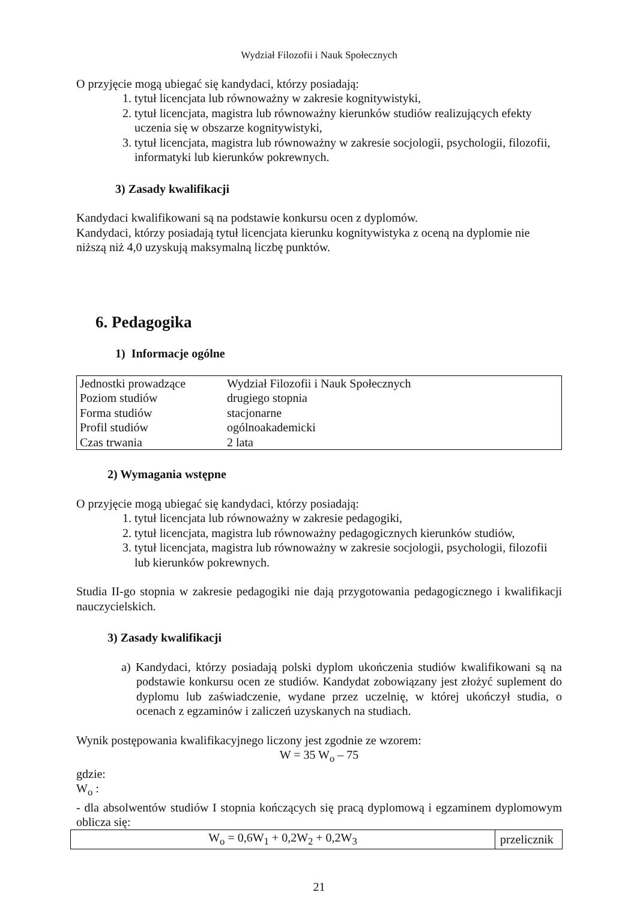Wydział Filozofii i Nauk Społecznych
O przyjęcie mogą ubiegać się kandydaci, którzy posiadają:
1. tytuł licencjata lub równoważny w zakresie kognitywistyki,
2. tytuł licencjata, magistra lub równoważny kierunków studiów realizujących efekty uczenia się w obszarze kognitywistyki,
3. tytuł licencjata, magistra lub równoważny w zakresie socjologii, psychologii, filozofii, informatyki lub kierunków pokrewnych.
3) Zasady kwalifikacji
Kandydaci kwalifikowani są na podstawie konkursu ocen z dyplomów.
Kandydaci, którzy posiadają tytuł licencjata kierunku kognitywistyka z oceną na dyplomie nie niższą niż 4,0 uzyskują maksymalną liczbę punktów.
6. Pedagogika
1) Informacje ogólne
| Jednostki prowadzące | Wydział Filozofii i Nauk Społecznych |
| Poziom studiów | drugiego stopnia |
| Forma studiów | stacjonarne |
| Profil studiów | ogólnoakademicki |
| Czas trwania | 2 lata |
2) Wymagania wstępne
O przyjęcie mogą ubiegać się kandydaci, którzy posiadają:
1. tytuł licencjata lub równoważny w zakresie pedagogiki,
2. tytuł licencjata, magistra lub równoważny pedagogicznych kierunków studiów,
3. tytuł licencjata, magistra lub równoważny w zakresie socjologii, psychologii, filozofii lub kierunków pokrewnych.
Studia II-go stopnia w zakresie pedagogiki nie dają przygotowania pedagogicznego i kwalifikacji nauczycielskich.
3) Zasady kwalifikacji
a) Kandydaci, którzy posiadają polski dyplom ukończenia studiów kwalifikowani są na podstawie konkursu ocen ze studiów. Kandydat zobowiązany jest złożyć suplement do dyplomu lub zaświadczenie, wydane przez uczelnię, w której ukończył studia, o ocenach z egzaminów i zaliczeń uzyskanych na studiach.
Wynik postępowania kwalifikacyjnego liczony jest zgodnie ze wzorem:
W = 35 W<sub>o</sub> – 75
gdzie:
W<sub>o</sub> :
- dla absolwentów studiów I stopnia kończących się pracą dyplomową i egzaminem dyplomowym oblicza się:
| W<sub>o</sub> = 0,6W<sub>1</sub> + 0,2W<sub>2</sub> + 0,2W<sub>3</sub> | przelicznik |
21